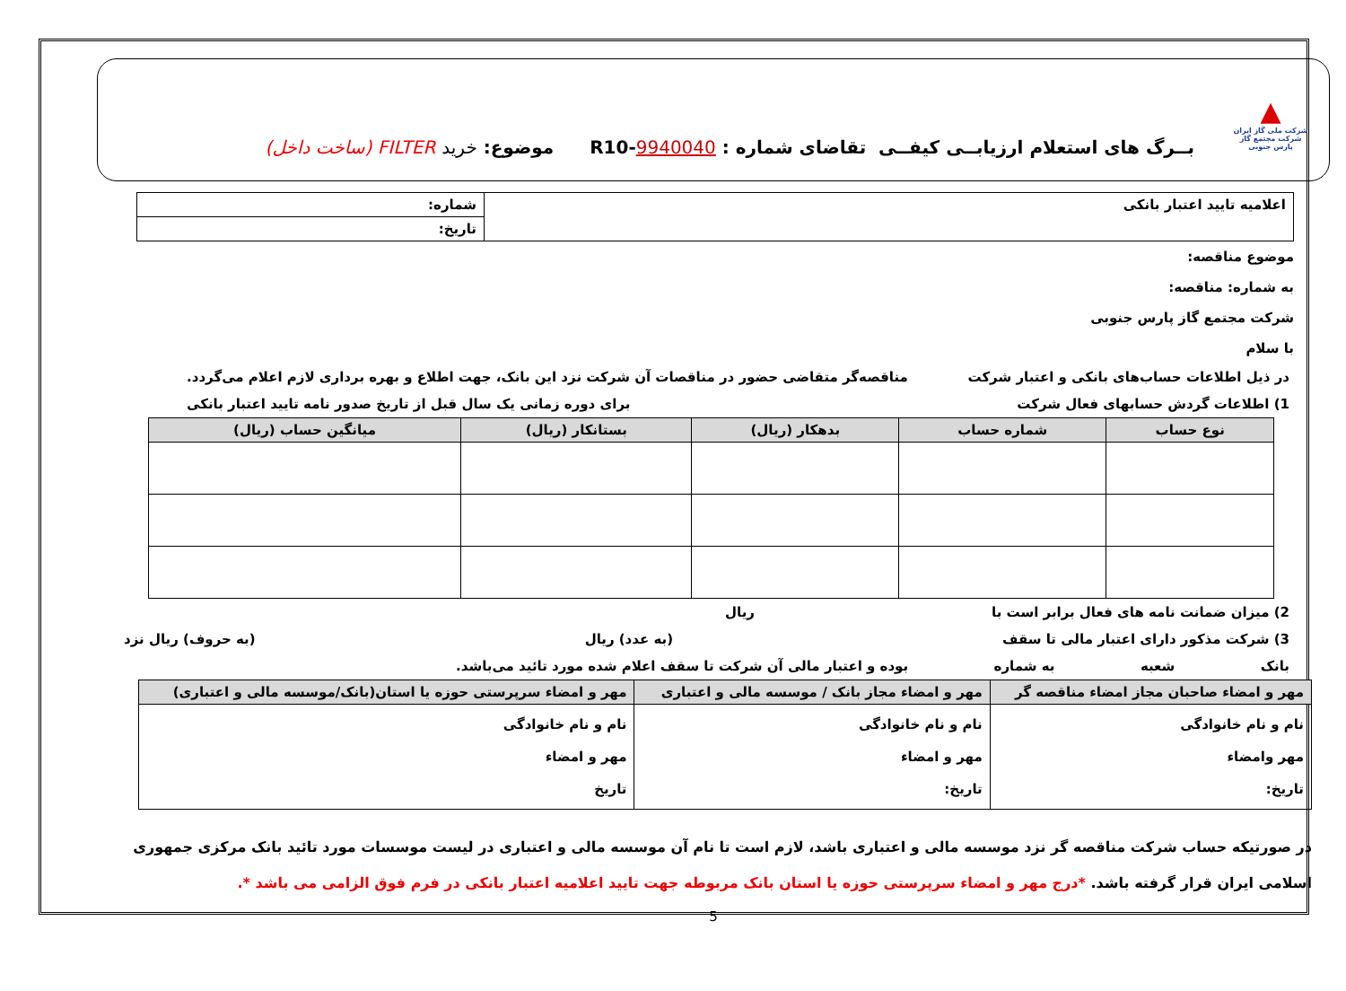▲
شرکت ملی گاز ایران
شرکت مجتمع گاز پارس جنوبی
بــرگ های استعلام ارزیابــی کیفــی تقاضای شماره : 9940040-R10
موضوع: خرید FILTER (ساخت داخل)
| اعلامیه تایید اعتبار بانکی | شماره: |
| | تاریخ: |
موضوع مناقصه:
به شماره: مناقصه:
شرکت مجتمع گاز پارس جنوبی
با سلام
در ذیل اطلاعات حساب‌های بانکی و اعتبار شرکت مناقصه‌گر متقاضی حضور در مناقصات آن شرکت نزد این بانک، جهت اطلاع و بهره برداری لازم اعلام می‌گردد.
1) اطلاعات گردش حسابهای فعال شرکت برای دوره زمانی یک سال قبل از تاریخ صدور نامه تایید اعتبار بانکی
| نوع حساب | شماره حساب | بدهکار (ریال) | بستانکار (ریال) | میانگین حساب (ریال) |
| --- | --- | --- | --- | --- |
2) میزان ضمانت نامه های فعال برابر است با ریال
3) شرکت مذکور دارای اعتبار مالی تا سقف (به عدد) ریال (به حروف) ریال نزد
بانک شعبه به شماره بوده و اعتبار مالی آن شرکت تا سقف اعلام شده مورد تائید می‌باشد.
| مهر و امضاء صاحبان مجاز امضاء مناقصه گر | مهر و امضاء مجاز بانک / موسسه مالی و اعتباری | مهر و امضاء سرپرستی حوزه یا استان(بانک/موسسه مالی و اعتباری) |
| --- | --- | --- |
| نام و نام خانوادگی مهر وامضاء تاریخ: | نام و نام خانوادگی مهر و امضاء تاریخ: | نام و نام خانوادگی مهر و امضاء تاریخ |
در صورتیکه حساب شرکت مناقصه گر نزد موسسه مالی و اعتباری باشد، لازم است تا نام آن موسسه مالی و اعتباری در لیست موسسات مورد تائید بانک مرکزی جمهوری اسلامی ایران قرار گرفته باشد. *درج مهر و امضاء سرپرستی حوزه یا استان بانک مربوطه جهت تایید اعلامیه اعتبار بانکی در فرم فوق الزامی می باشد *.
5